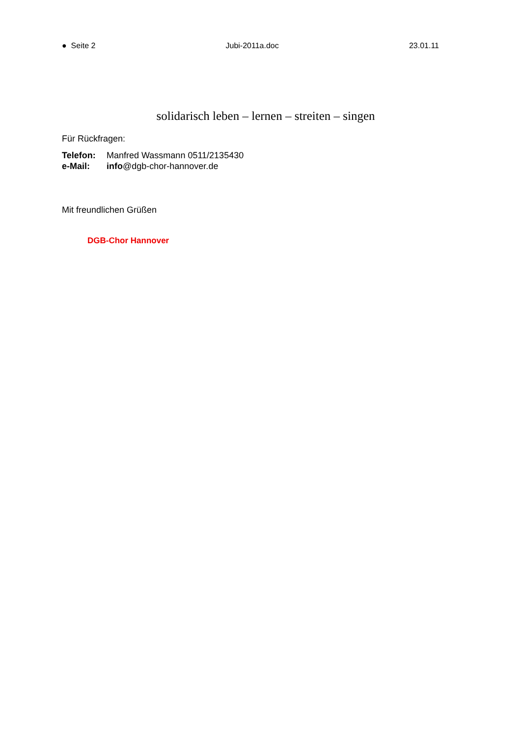● Seite 2 Jubi-2011a.doc 23.01.11
solidarisch leben – lernen – streiten – singen
Für Rückfragen:
Telefon: Manfred Wassmann 0511/2135430
e-Mail: info@dgb-chor-hannover.de
Mit freundlichen Grüßen
DGB-Chor Hannover